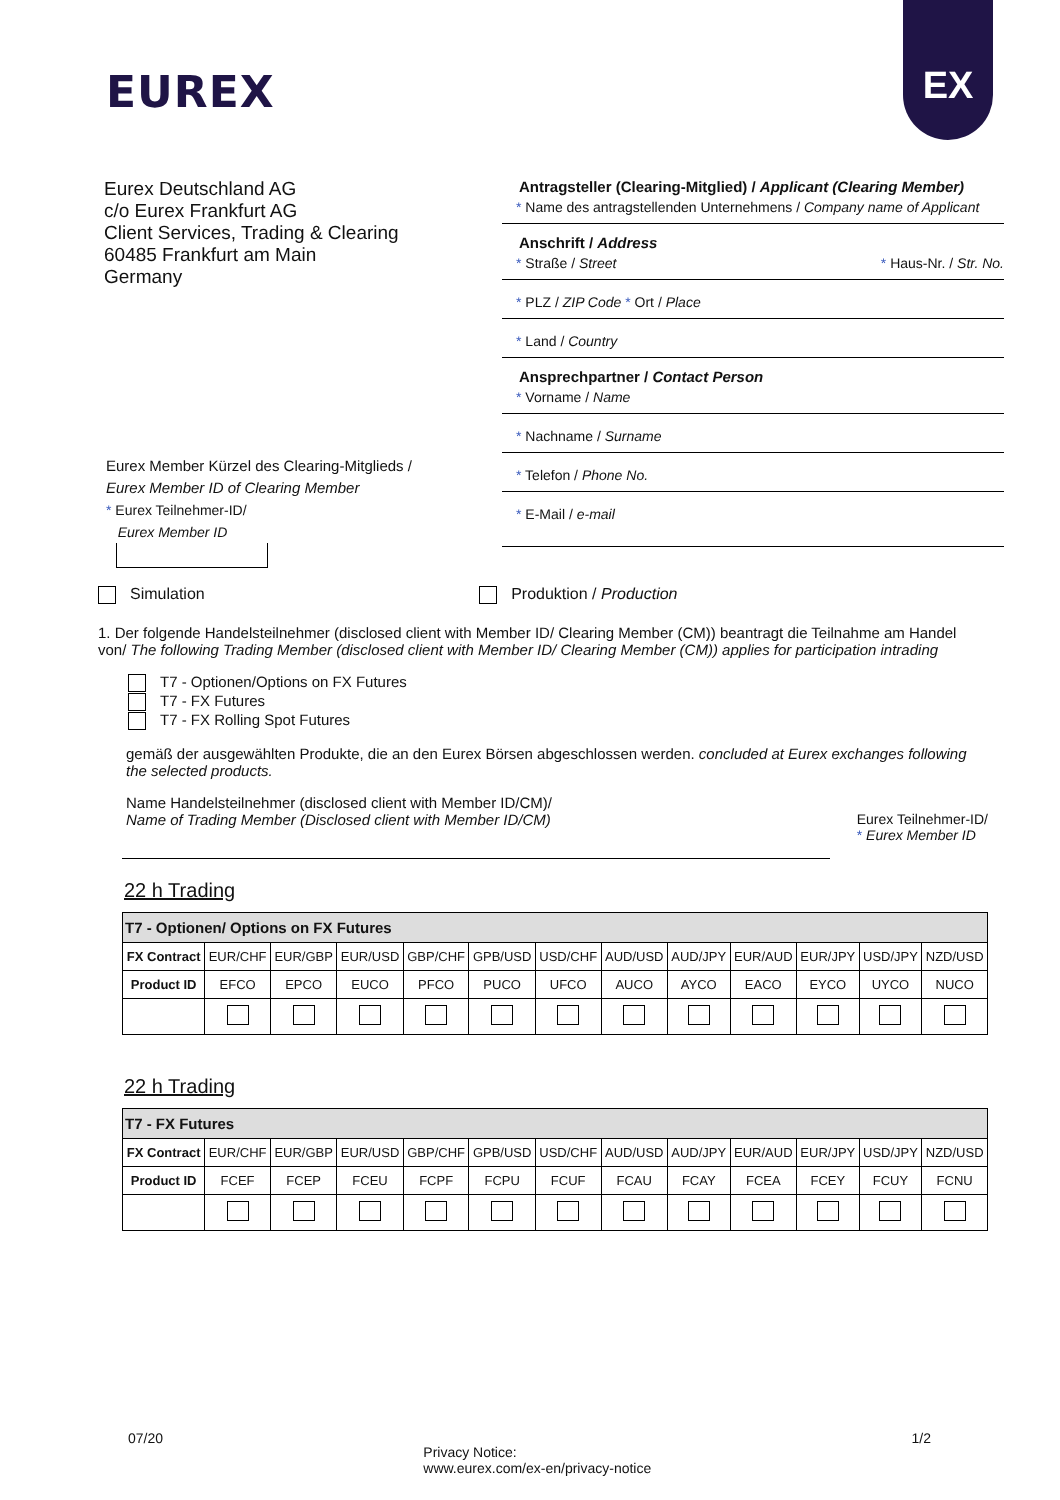EUREX
EX
Eurex Deutschland AG
c/o Eurex Frankfurt AG
Client Services, Trading & Clearing
60485 Frankfurt am Main
Germany
Antragsteller (Clearing-Mitglied) / Applicant (Clearing Member)
* Name des antragstellenden Unternehmens / Company name of Applicant
Anschrift / Address
* Straße / Street * Haus-Nr. / Str. No.
* PLZ / ZIP Code * Ort / Place
* Land / Country
Ansprechpartner / Contact Person
* Vorname / Name
* Nachname / Surname
* Telefon / Phone No.
* E-Mail / e-mail
Eurex Member Kürzel des Clearing-Mitglieds /
Eurex Member ID of Clearing Member
* Eurex Teilnehmer-ID/
Eurex Member ID
Simulation Produktion / Production
1. Der folgende Handelsteilnehmer (disclosed client with Member ID/ Clearing Member (CM)) beantragt die Teilnahme am Handel von/ The following Trading Member (disclosed client with Member ID/ Clearing Member (CM)) applies for participation intrading
T7 - Optionen/Options on FX Futures
T7 - FX Futures
T7 - FX Rolling Spot Futures
gemäß der ausgewählten Produkte, die an den Eurex Börsen abgeschlossen werden. concluded at Eurex exchanges following the selected products.
Name Handelsteilnehmer (disclosed client with Member ID/CM)/
Name of Trading Member (Disclosed client with Member ID/CM) Eurex Teilnehmer-ID/
* Eurex Member ID
22 h Trading
| T7 - Optionen/ Options on FX Futures | | | | | | | | | | | | |
| --- | --- | --- | --- | --- | --- | --- | --- | --- | --- | --- | --- | --- |
| FX Contract | EUR/CHF | EUR/GBP | EUR/USD | GBP/CHF | GPB/USD | USD/CHF | AUD/USD | AUD/JPY | EUR/AUD | EUR/JPY | USD/JPY | NZD/USD |
| Product ID | EFCO | EPCO | EUCO | PFCO | PUCO | UFCO | AUCO | AYCO | EACO | EYCO | UYCO | NUCO |
22 h Trading
| T7 - FX Futures | | | | | | | | | | | | |
| --- | --- | --- | --- | --- | --- | --- | --- | --- | --- | --- | --- | --- |
| FX Contract | EUR/CHF | EUR/GBP | EUR/USD | GBP/CHF | GPB/USD | USD/CHF | AUD/USD | AUD/JPY | EUR/AUD | EUR/JPY | USD/JPY | NZD/USD |
| Product ID | FCEF | FCEP | FCEU | FCPF | FCPU | FCUF | FCAU | FCAY | FCEA | FCEY | FCUY | FCNU |
07/20 Privacy Notice:
www.eurex.com/ex-en/privacy-notice 1/2